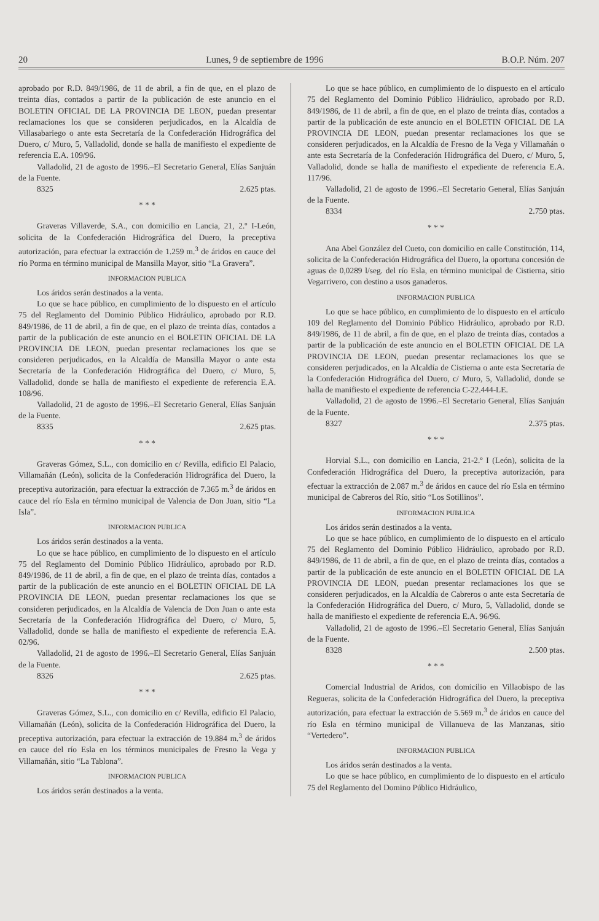20 Lunes, 9 de septiembre de 1996 B.O.P. Núm. 207
aprobado por R.D. 849/1986, de 11 de abril, a fin de que, en el plazo de treinta días, contados a partir de la publicación de este anuncio en el BOLETIN OFICIAL DE LA PROVINCIA DE LEON, puedan presentar reclamaciones los que se consideren perjudicados, en la Alcaldía de Villasabariego o ante esta Secretaría de la Confederación Hidrográfica del Duero, c/ Muro, 5, Valladolid, donde se halla de manifiesto el expediente de referencia E.A. 109/96.
Valladolid, 21 de agosto de 1996.–El Secretario General, Elías Sanjuán de la Fuente.
8325 2.625 ptas.
* * *
Graveras Villaverde, S.A., con domicilio en Lancia, 21, 2.º I-León, solicita de la Confederación Hidrográfica del Duero, la preceptiva autorización, para efectuar la extracción de 1.259 m.<sup>3</sup> de áridos en cauce del río Porma en término municipal de Mansilla Mayor, sitio “La Gravera”.
INFORMACION PUBLICA
Los áridos serán destinados a la venta.
Lo que se hace público, en cumplimiento de lo dispuesto en el artículo 75 del Reglamento del Dominio Público Hidráulico, aprobado por R.D. 849/1986, de 11 de abril, a fin de que, en el plazo de treinta días, contados a partir de la publicación de este anuncio en el BOLETIN OFICIAL DE LA PROVINCIA DE LEON, puedan presentar reclamaciones los que se consideren perjudicados, en la Alcaldía de Mansilla Mayor o ante esta Secretaría de la Confederación Hidrográfica del Duero, c/ Muro, 5, Valladolid, donde se halla de manifiesto el expediente de referencia E.A. 108/96.
Valladolid, 21 de agosto de 1996.–El Secretario General, Elías Sanjuán de la Fuente.
8335 2.625 ptas.
* * *
Graveras Gómez, S.L., con domicilio en c/ Revilla, edificio El Palacio, Villamañán (León), solicita de la Confederación Hidrográfica del Duero, la preceptiva autorización, para efectuar la extracción de 7.365 m.<sup>3</sup> de áridos en cauce del río Esla en término municipal de Valencia de Don Juan, sitio “La Isla”.
INFORMACION PUBLICA
Los áridos serán destinados a la venta.
Lo que se hace público, en cumplimiento de lo dispuesto en el artículo 75 del Reglamento del Dominio Público Hidráulico, aprobado por R.D. 849/1986, de 11 de abril, a fin de que, en el plazo de treinta días, contados a partir de la publicación de este anuncio en el BOLETIN OFICIAL DE LA PROVINCIA DE LEON, puedan presentar reclamaciones los que se consideren perjudicados, en la Alcaldía de Valencia de Don Juan o ante esta Secretaría de la Confederación Hidrográfica del Duero, c/ Muro, 5, Valladolid, donde se halla de manifiesto el expediente de referencia E.A. 02/96.
Valladolid, 21 de agosto de 1996.–El Secretario General, Elías Sanjuán de la Fuente.
8326 2.625 ptas.
* * *
Graveras Gómez, S.L., con domicilio en c/ Revilla, edificio El Palacio, Villamañán (León), solicita de la Confederación Hidrográfica del Duero, la preceptiva autorización, para efectuar la extracción de 19.884 m.<sup>3</sup> de áridos en cauce del río Esla en los términos municipales de Fresno la Vega y Villamañán, sitio “La Tablona”.
INFORMACION PUBLICA
Los áridos serán destinados a la venta.
Lo que se hace público, en cumplimiento de lo dispuesto en el artículo 75 del Reglamento del Dominio Público Hidráulico, aprobado por R.D. 849/1986, de 11 de abril, a fin de que, en el plazo de treinta días, contados a partir de la publicación de este anuncio en el BOLETIN OFICIAL DE LA PROVINCIA DE LEON, puedan presentar reclamaciones los que se consideren perjudicados, en la Alcaldía de Fresno de la Vega y Villamañán o ante esta Secretaría de la Confederación Hidrográfica del Duero, c/ Muro, 5, Valladolid, donde se halla de manifiesto el expediente de referencia E.A. 117/96.
Valladolid, 21 de agosto de 1996.–El Secretario General, Elías Sanjuán de la Fuente.
8334 2.750 ptas.
* * *
Ana Abel González del Cueto, con domicilio en calle Constitución, 114, solicita de la Confederación Hidrográfica del Duero, la oportuna concesión de aguas de 0,0289 l/seg. del río Esla, en término municipal de Cistierna, sitio Vegarrivero, con destino a usos ganaderos.
INFORMACION PUBLICA
Lo que se hace público, en cumplimiento de lo dispuesto en el artículo 109 del Reglamento del Dominio Público Hidráulico, aprobado por R.D. 849/1986, de 11 de abril, a fin de que, en el plazo de treinta días, contados a partir de la publicación de este anuncio en el BOLETIN OFICIAL DE LA PROVINCIA DE LEON, puedan presentar reclamaciones los que se consideren perjudicados, en la Alcaldía de Cistierna o ante esta Secretaría de la Confederación Hidrográfica del Duero, c/ Muro, 5, Valladolid, donde se halla de manifiesto el expediente de referencia C-22.444-LE.
Valladolid, 21 de agosto de 1996.–El Secretario General, Elías Sanjuán de la Fuente.
8327 2.375 ptas.
* * *
Horvial S.L., con domicilio en Lancia, 21-2.º I (León), solicita de la Confederación Hidrográfica del Duero, la preceptiva autorización, para efectuar la extracción de 2.087 m.<sup>3</sup> de áridos en cauce del río Esla en término municipal de Cabreros del Río, sitio “Los Sotillinos”.
INFORMACION PUBLICA
Los áridos serán destinados a la venta.
Lo que se hace público, en cumplimiento de lo dispuesto en el artículo 75 del Reglamento del Dominio Público Hidráulico, aprobado por R.D. 849/1986, de 11 de abril, a fin de que, en el plazo de treinta días, contados a partir de la publicación de este anuncio en el BOLETIN OFICIAL DE LA PROVINCIA DE LEON, puedan presentar reclamaciones los que se consideren perjudicados, en la Alcaldía de Cabreros o ante esta Secretaría de la Confederación Hidrográfica del Duero, c/ Muro, 5, Valladolid, donde se halla de manifiesto el expediente de referencia E.A. 96/96.
Valladolid, 21 de agosto de 1996.–El Secretario General, Elías Sanjuán de la Fuente.
8328 2.500 ptas.
* * *
Comercial Industrial de Aridos, con domicilio en Villaobispo de las Regueras, solicita de la Confederación Hidrográfica del Duero, la preceptiva autorización, para efectuar la extracción de 5.569 m.<sup>3</sup> de áridos en cauce del río Esla en término municipal de Villanueva de las Manzanas, sitio “Vertedero”.
INFORMACION PUBLICA
Los áridos serán destinados a la venta.
Lo que se hace público, en cumplimiento de lo dispuesto en el artículo 75 del Reglamento del Domino Público Hidráulico,